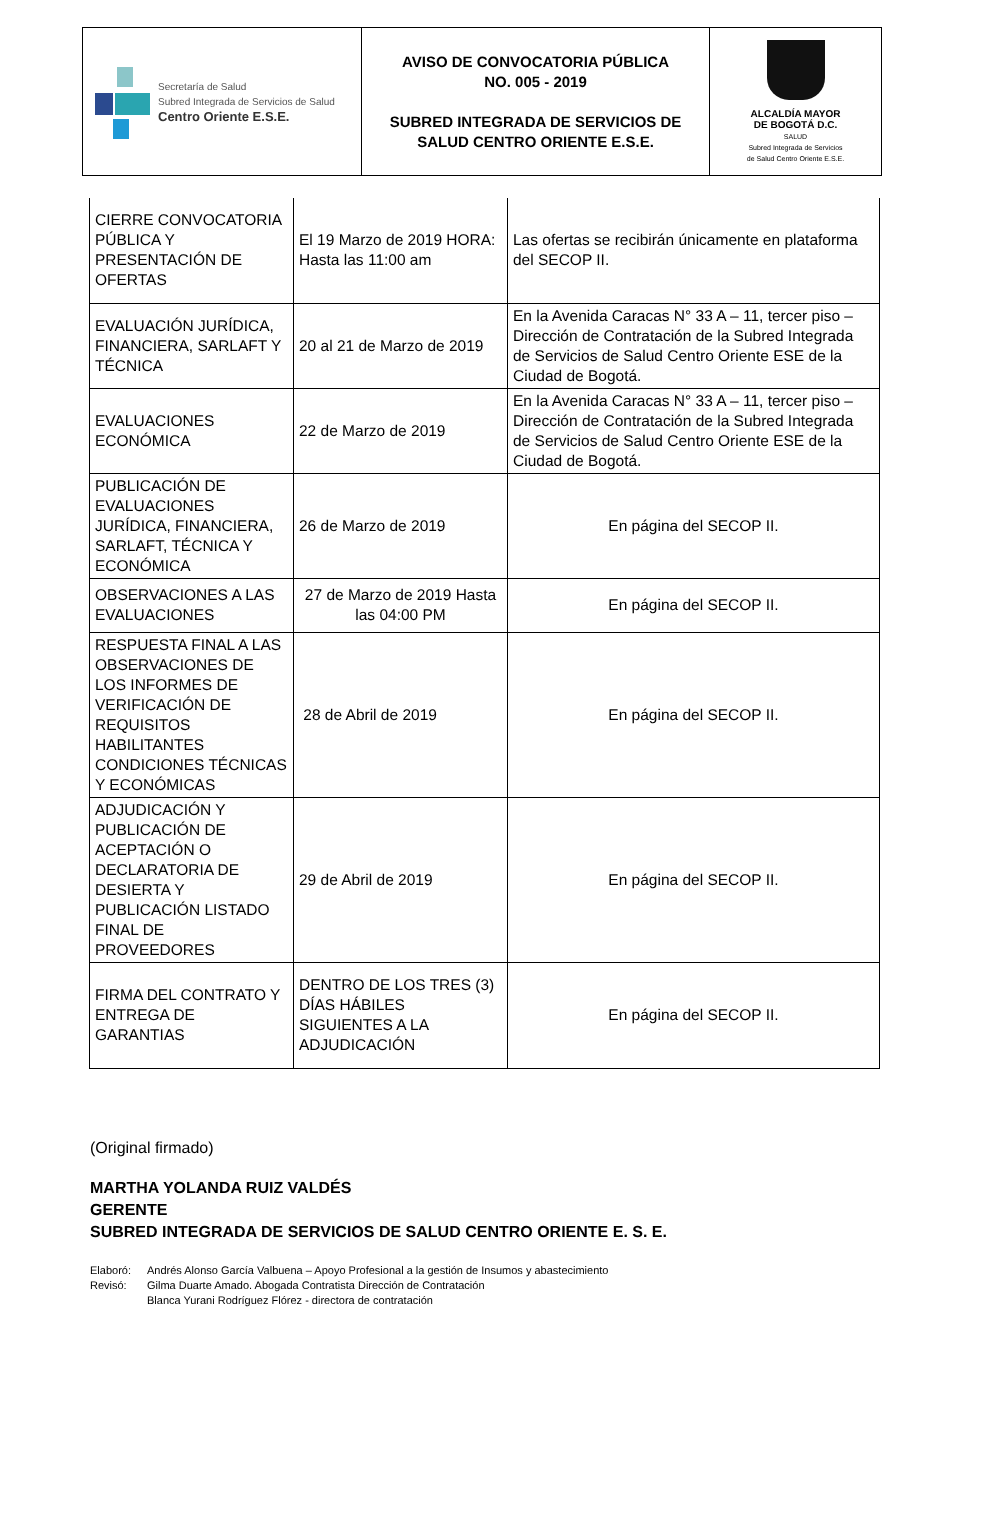| Secretaría de Salud Subred Integrada de Servicios de Salud Centro Oriente E.S.E. | AVISO DE CONVOCATORIA PÚBLICA NO. 005 - 2019 SUBRED INTEGRADA DE SERVICIOS DE SALUD CENTRO ORIENTE E.S.E. | ALCALDÍA MAYOR DE BOGOTÁ D.C. SALUD Subred Integrada de Servicios de Salud Centro Oriente E.S.E. |
| CIERRE CONVOCATORIA PÚBLICA Y PRESENTACIÓN DE OFERTAS | El 19 Marzo de 2019 HORA: Hasta las 11:00 am | Las ofertas se recibirán únicamente en plataforma del SECOP II. |
| EVALUACIÓN JURÍDICA, FINANCIERA, SARLAFT Y TÉCNICA | 20 al 21 de Marzo de 2019 | En la Avenida Caracas N° 33 A – 11, tercer piso – Dirección de Contratación de la Subred Integrada de Servicios de Salud Centro Oriente ESE de la Ciudad de Bogotá. |
| EVALUACIONES ECONÓMICA | 22 de Marzo de 2019 | En la Avenida Caracas N° 33 A – 11, tercer piso – Dirección de Contratación de la Subred Integrada de Servicios de Salud Centro Oriente ESE de la Ciudad de Bogotá. |
| PUBLICACIÓN DE EVALUACIONES JURÍDICA, FINANCIERA, SARLAFT, TÉCNICA Y ECONÓMICA | 26 de Marzo de 2019 | En página del SECOP II. |
| OBSERVACIONES A LAS EVALUACIONES | 27 de Marzo de 2019 Hasta las 04:00 PM | En página del SECOP II. |
| RESPUESTA FINAL A LAS OBSERVACIONES DE LOS INFORMES DE VERIFICACIÓN DE REQUISITOS HABILITANTES CONDICIONES TÉCNICAS Y ECONÓMICAS | 28 de Abril de 2019 | En página del SECOP II. |
| ADJUDICACIÓN Y PUBLICACIÓN DE ACEPTACIÓN O DECLARATORIA DE DESIERTA Y PUBLICACIÓN LISTADO FINAL DE PROVEEDORES | 29 de Abril de 2019 | En página del SECOP II. |
| FIRMA DEL CONTRATO Y ENTREGA DE GARANTIAS | DENTRO DE LOS TRES (3) DÍAS HÁBILES SIGUIENTES A LA ADJUDICACIÓN | En página del SECOP II. |
(Original firmado)
MARTHA YOLANDA RUIZ VALDÉS
GERENTE
SUBRED INTEGRADA DE SERVICIOS DE SALUD CENTRO ORIENTE E. S. E.
| Elaboró: | Andrés Alonso García Valbuena – Apoyo Profesional a la gestión de Insumos y abastecimiento |
| Revisó: | Gilma Duarte Amado. Abogada Contratista Dirección de Contratación |
| | Blanca Yurani Rodríguez Flórez - directora de contratación |